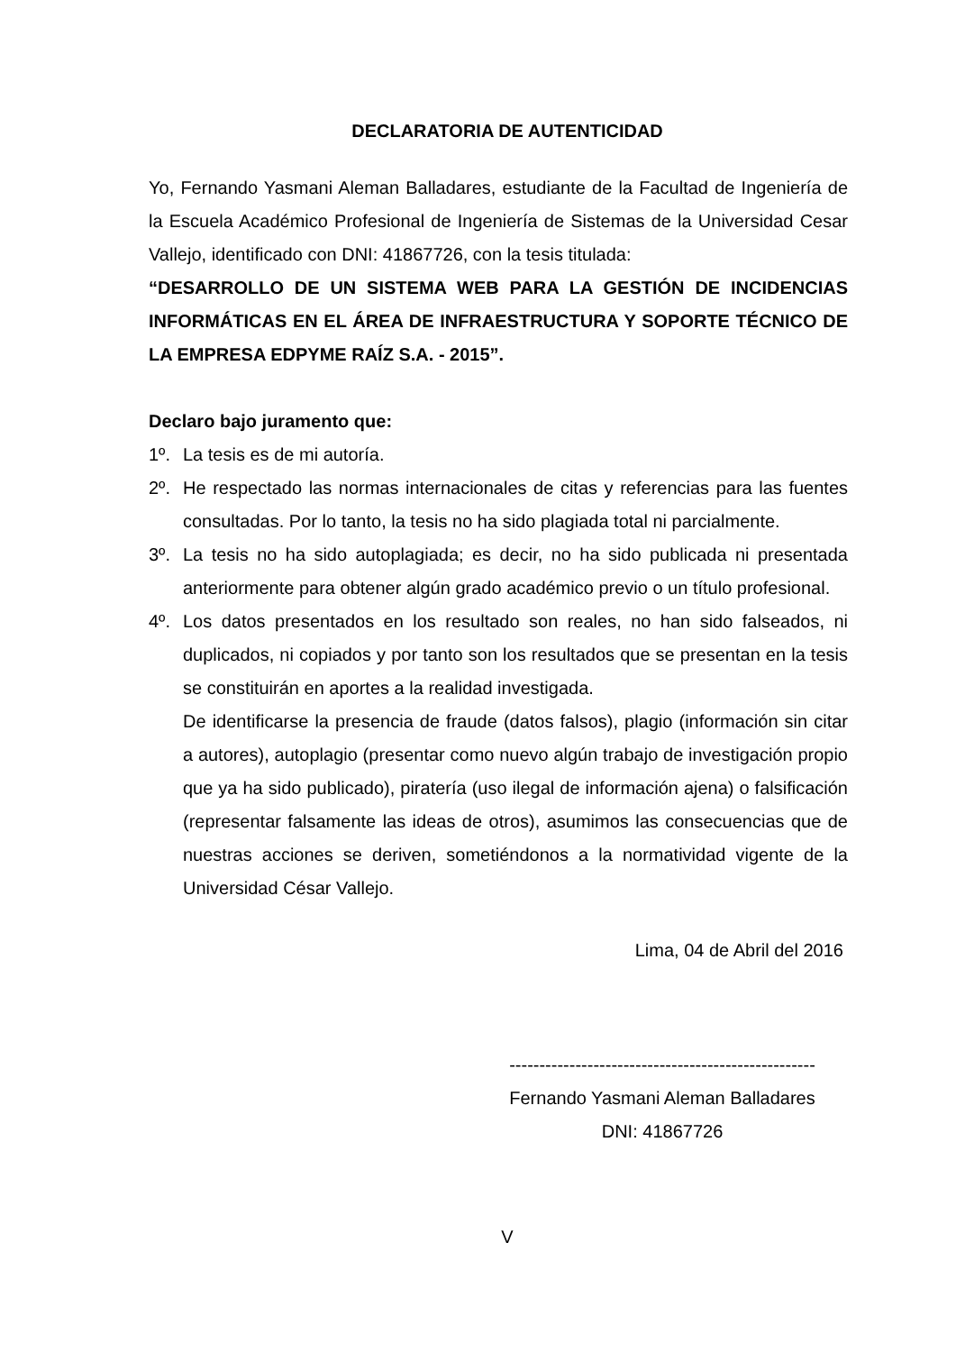DECLARATORIA DE AUTENTICIDAD
Yo, Fernando Yasmani Aleman Balladares, estudiante de la Facultad de Ingeniería de la Escuela Académico Profesional de Ingeniería de Sistemas de la Universidad Cesar Vallejo, identificado con DNI: 41867726, con la tesis titulada:
“DESARROLLO DE UN SISTEMA WEB PARA LA GESTIÓN DE INCIDENCIAS INFORMÁTICAS EN EL ÁREA DE INFRAESTRUCTURA Y SOPORTE TÉCNICO DE LA EMPRESA EDPYME RAÍZ S.A. - 2015”.
Declaro bajo juramento que:
1º. La tesis es de mi autoría.
2º. He respectado las normas internacionales de citas y referencias para las fuentes consultadas. Por lo tanto, la tesis no ha sido plagiada total ni parcialmente.
3º. La tesis no ha sido autoplagiada; es decir, no ha sido publicada ni presentada anteriormente para obtener algún grado académico previo o un título profesional.
4º. Los datos presentados en los resultado son reales, no han sido falseados, ni duplicados, ni copiados y por tanto son los resultados que se presentan en la tesis se constituirán en aportes a la realidad investigada.
De identificarse la presencia de fraude (datos falsos), plagio (información sin citar a autores), autoplagio (presentar como nuevo algún trabajo de investigación propio que ya ha sido publicado), piratería (uso ilegal de información ajena) o falsificación (representar falsamente las ideas de otros), asumimos las consecuencias que de nuestras acciones se deriven, sometiéndonos a la normatividad vigente de la Universidad César Vallejo.
Lima, 04 de Abril del 2016
---------------------------------------------------
Fernando Yasmani Aleman Balladares
DNI: 41867726
V